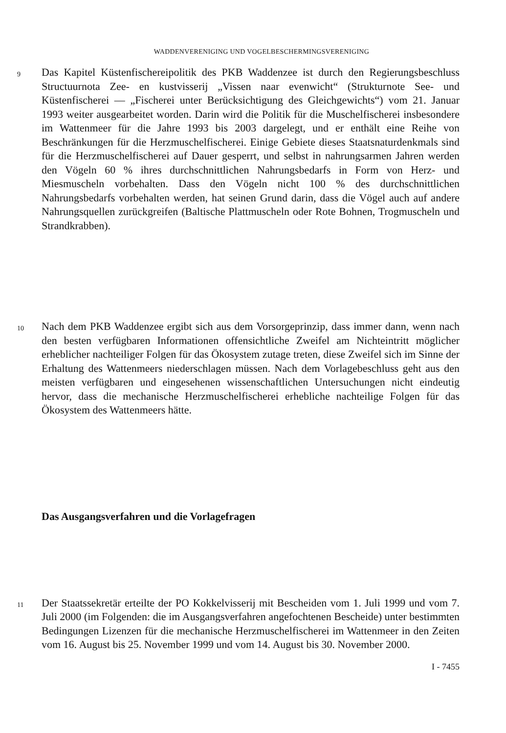WADDENVERENIGING UND VOGELBESCHERMINGSVERENIGING
9
Das Kapitel Küstenfischereipolitik des PKB Waddenzee ist durch den Regierungsbeschluss Structuurnota Zee- en kustvisserij „Vissen naar evenwicht“ (Strukturnote See- und Küstenfischerei — „Fischerei unter Berücksichtigung des Gleichgewichts“) vom 21. Januar 1993 weiter ausgearbeitet worden. Darin wird die Politik für die Muschelfischerei insbesondere im Wattenmeer für die Jahre 1993 bis 2003 dargelegt, und er enthält eine Reihe von Beschränkungen für die Herzmuschelfischerei. Einige Gebiete dieses Staatsnaturdenkmals sind für die Herzmuschelfischerei auf Dauer gesperrt, und selbst in nahrungsarmen Jahren werden den Vögeln 60 % ihres durchschnittlichen Nahrungsbedarfs in Form von Herz- und Miesmuscheln vorbehalten. Dass den Vögeln nicht 100 % des durchschnittlichen Nahrungsbedarfs vorbehalten werden, hat seinen Grund darin, dass die Vögel auch auf andere Nahrungsquellen zurückgreifen (Baltische Plattmuscheln oder Rote Bohnen, Trogmuscheln und Strandkrabben).
10
Nach dem PKB Waddenzee ergibt sich aus dem Vorsorgeprinzip, dass immer dann, wenn nach den besten verfügbaren Informationen offensichtliche Zweifel am Nichteintritt möglicher erheblicher nachteiliger Folgen für das Ökosystem zutage treten, diese Zweifel sich im Sinne der Erhaltung des Wattenmeers niederschlagen müssen. Nach dem Vorlagebeschluss geht aus den meisten verfügbaren und eingesehenen wissenschaftlichen Untersuchungen nicht eindeutig hervor, dass die mechanische Herzmuschelfischerei erhebliche nachteilige Folgen für das Ökosystem des Wattenmeers hätte.
Das Ausgangsverfahren und die Vorlagefragen
11
Der Staatssekretär erteilte der PO Kokkelvisserij mit Bescheiden vom 1. Juli 1999 und vom 7. Juli 2000 (im Folgenden: die im Ausgangsverfahren angefochtenen Bescheide) unter bestimmten Bedingungen Lizenzen für die mechanische Herzmuschelfischerei im Wattenmeer in den Zeiten vom 16. August bis 25. November 1999 und vom 14. August bis 30. November 2000.
I - 7455